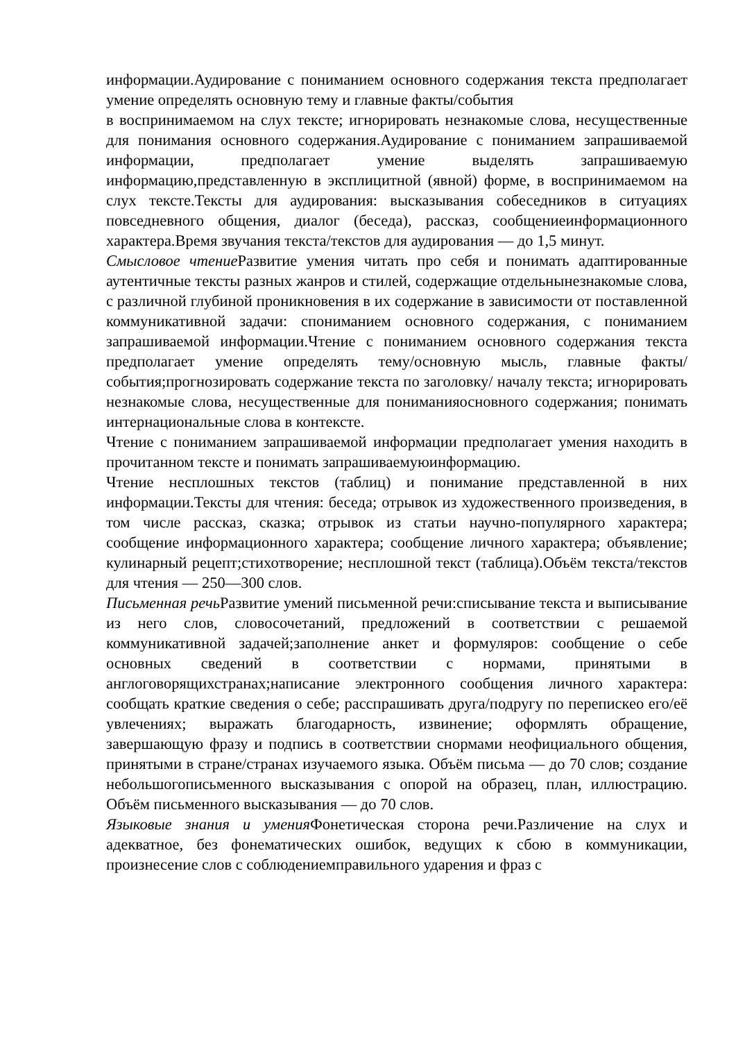информации.Аудирование с пониманием основного содержания текста предполагает умение определять основную тему и главные факты/события
в воспринимаемом на слух тексте; игнорировать незнакомые слова, несущественные для понимания основного содержания.Аудирование с пониманием запрашиваемой информации, предполагает умение выделять запрашиваемую информацию,представленную в эксплицитной (явной) форме, в воспринимаемом на слух тексте.Тексты для аудирования: высказывания собеседников в ситуациях повседневного общения, диалог (беседа), рассказ, сообщениеинформационного характера.Время звучания текста/текстов для аудирования — до 1,5 минут.
Смысловое чтение Развитие умения читать про себя и понимать адаптированные аутентичные тексты разных жанров и стилей, содержащие отдельнынезнакомые слова, с различной глубиной проникновения в их содержание в зависимости от поставленной коммуникативной задачи: спониманием основного содержания, с пониманием запрашиваемой информации.Чтение с пониманием основного содержания текста предполагает умение определять тему/основную мысль, главные факты/события;прогнозировать содержание текста по заголовку/ началу текста; игнорировать незнакомые слова, несущественные для пониманияосновного содержания; понимать интернациональные слова в контексте.
Чтение с пониманием запрашиваемой информации предполагает умения находить в прочитанном тексте и понимать запрашиваемуюинформацию.
Чтение несплошных текстов (таблиц) и понимание представленной в них информации.Тексты для чтения: беседа; отрывок из художественного произведения, в том числе рассказ, сказка; отрывок из статьи научно-популярного характера; сообщение информационного характера; сообщение личного характера; объявление; кулинарный рецепт;стихотворение; несплошной текст (таблица).Объём текста/текстов для чтения — 250—300 слов.
Письменная речь Развитие умений письменной речи:списывание текста и выписывание из него слов, словосочетаний, предложений в соответствии с решаемой коммуникативной задачей;заполнение анкет и формуляров: сообщение о себе основных сведений в соответствии с нормами, принятыми в англоговорящихстранах;написание электронного сообщения личного характера: сообщать краткие сведения о себе; расспрашивать друга/подругу по перепискео его/её увлечениях; выражать благодарность, извинение; оформлять обращение, завершающую фразу и подпись в соответствии снормами неофициального общения, принятыми в стране/странах изучаемого языка. Объём письма — до 70 слов; создание небольшогописьменного высказывания с опорой на образец, план, иллюстрацию. Объём письменного высказывания — до 70 слов.
Языковые знания и умения Фонетическая сторона речи.Различение на слух и адекватное, без фонематических ошибок, ведущих к сбою в коммуникации, произнесение слов с соблюдениемправильного ударения и фраз с